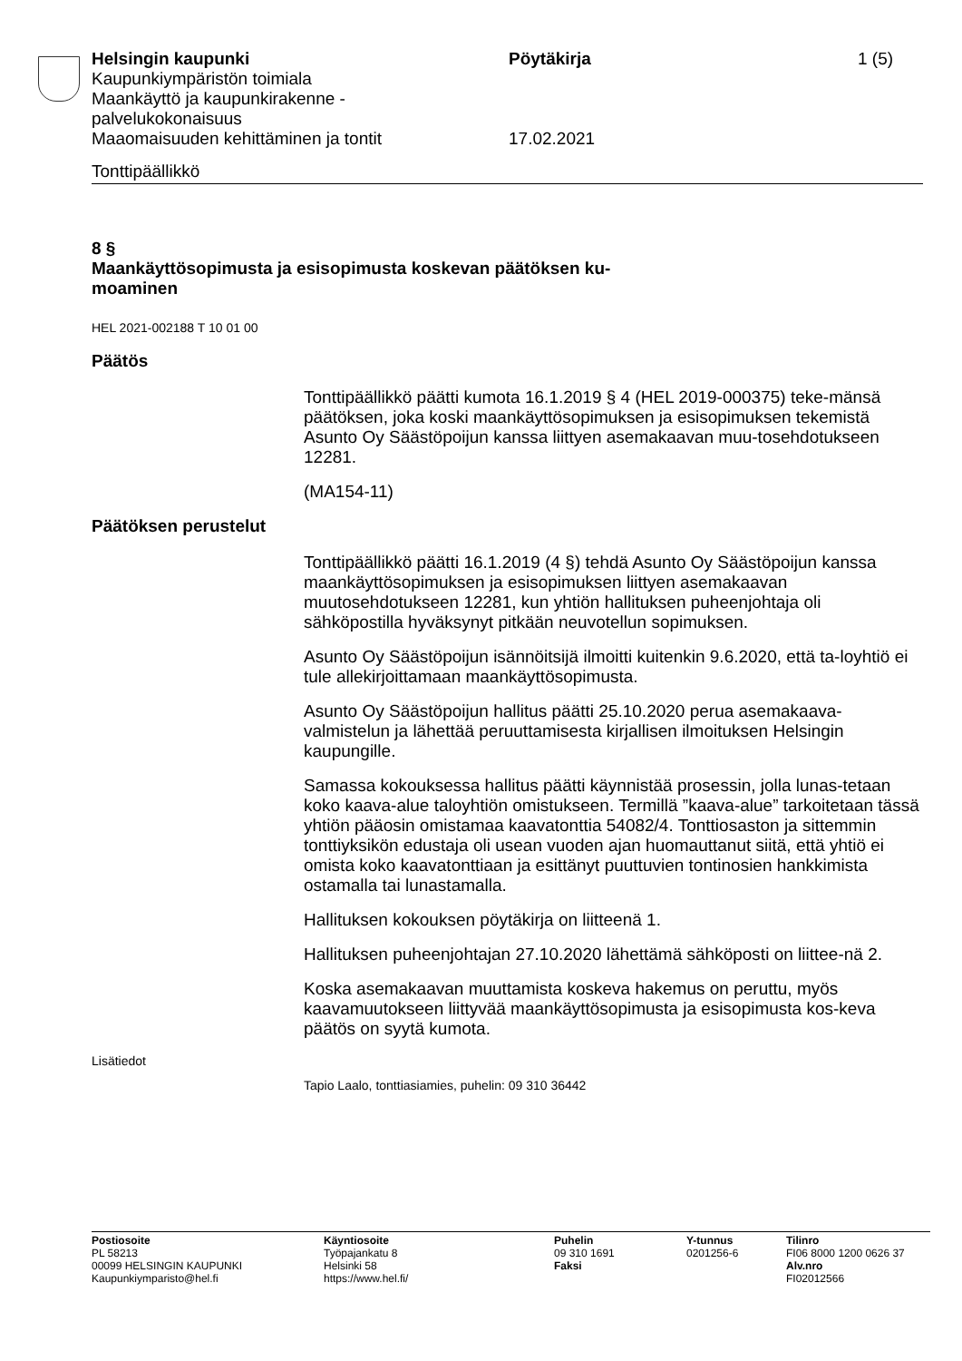Helsingin kaupunki
Kaupunkiympäristön toimiala
Maankäyttö ja kaupunkirakenne -
palvelukokonaisuus
Maaomaisuuden kehittäminen ja tontit
Pöytäkirja
17.02.2021
1 (5)
Tonttipäällikkö
8 §
Maankäyttösopimusta ja esisopimusta koskevan päätöksen ku-
moaminen
HEL 2021-002188 T 10 01 00
Päätös
Tonttipäällikkö päätti kumota 16.1.2019 § 4 (HEL 2019-000375) teke-mänsä päätöksen, joka koski maankäyttösopimuksen ja esisopimuksen tekemistä Asunto Oy Säästöpoijun kanssa liittyen asemakaavan muu-tosehdotukseen 12281.
(MA154-11)
Päätöksen perustelut
Tonttipäällikkö päätti 16.1.2019 (4 §) tehdä Asunto Oy Säästöpoijun kanssa maankäyttösopimuksen ja esisopimuksen liittyen asemakaavan muutosehdotukseen 12281, kun yhtiön hallituksen puheenjohtaja oli sähköpostilla hyväksynyt pitkään neuvotellun sopimuksen.
Asunto Oy Säästöpoijun isännöitsijä ilmoitti kuitenkin 9.6.2020, että ta-loyhtiö ei tule allekirjoittamaan maankäyttösopimusta.
Asunto Oy Säästöpoijun hallitus päätti 25.10.2020 perua asemakaava-valmistelun ja lähettää peruuttamisesta kirjallisen ilmoituksen Helsingin kaupungille.
Samassa kokouksessa hallitus päätti käynnistää prosessin, jolla lunas-tetaan koko kaava-alue taloyhtiön omistukseen. Termillä ”kaava-alue” tarkoitetaan tässä yhtiön pääosin omistamaa kaavatonttia 54082/4. Tonttiosaston ja sittemmin tonttiyksikön edustaja oli usean vuoden ajan huomauttanut siitä, että yhtiö ei omista koko kaavatonttiaan ja esittänyt puuttuvien tontinosien hankkimista ostamalla tai lunastamalla.
Hallituksen kokouksen pöytäkirja on liitteenä 1.
Hallituksen puheenjohtajan 27.10.2020 lähettämä sähköposti on liittee-nä 2.
Koska asemakaavan muuttamista koskeva hakemus on peruttu, myös kaavamuutokseen liittyvää maankäyttösopimusta ja esisopimusta kos-keva päätös on syytä kumota.
Lisätiedot
Tapio Laalo, tonttiasiamies, puhelin: 09 310 36442
Postiosoite
PL 58213
00099 HELSINGIN KAUPUNKI
Kaupunkiymparisto@hel.fi
Käyntiosoite
Työpajankatu 8
Helsinki 58
https://www.hel.fi/
Puhelin
09 310 1691
Faksi
Y-tunnus
0201256-6
Tilinro
FI06 8000 1200 0626 37
Alv.nro
FI02012566